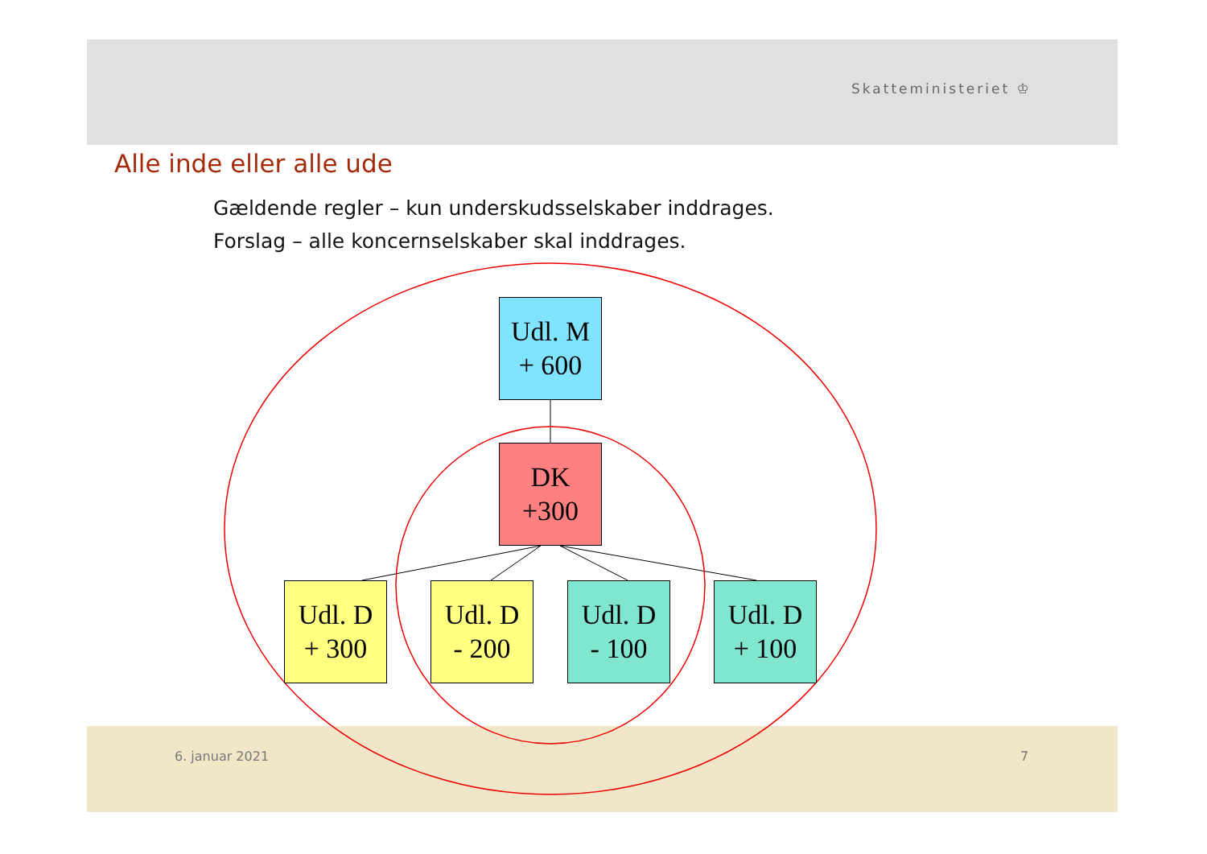Skatteministeriet ♔
Alle inde eller alle ude
Gældende regler – kun underskudsselskaber inddrages.
Forslag – alle koncernselskaber skal inddrages.
Udl. M
+ 600
DK
+300
Udl. D
+ 300
Udl. D
- 200
Udl. D
- 100
Udl. D
+ 100
6. januar 2021 7